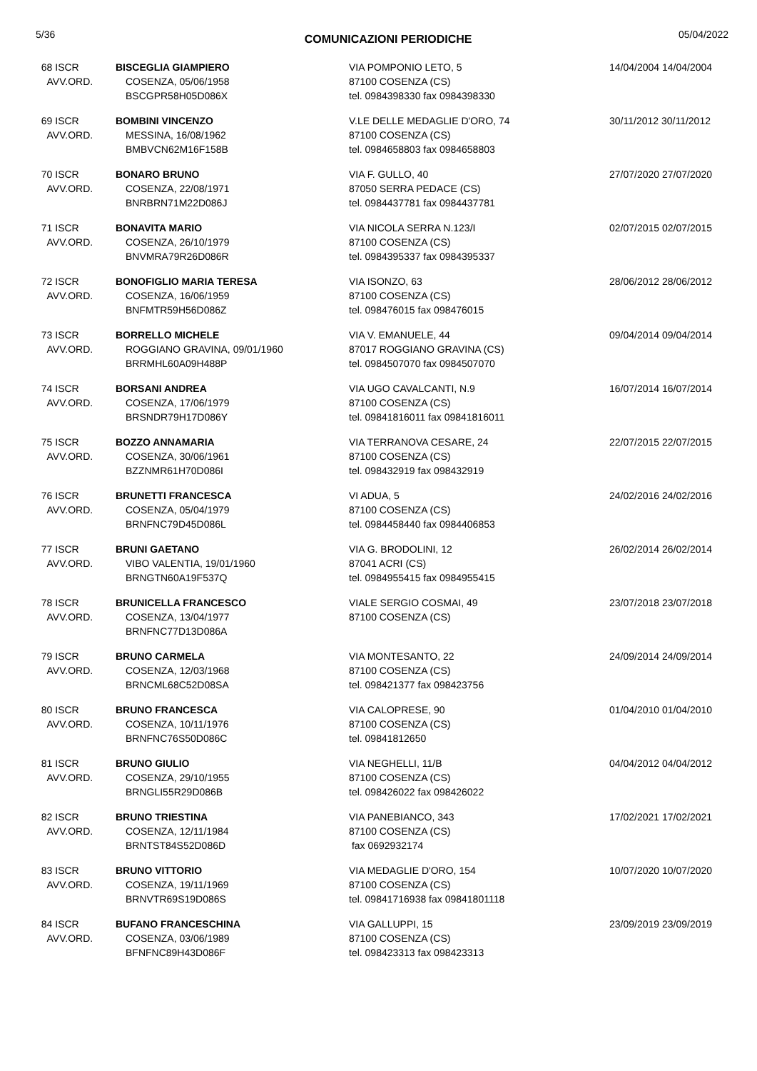5/36 COMUNICAZIONI PERIODICHE 05/04/2022
| 68 ISCR AVV.ORD. | BISCEGLIA GIAMPIERO COSENZA, 05/06/1958 BSCGPR58H05D086X | VIA POMPONIO LETO, 5 87100 COSENZA (CS) tel. 0984398330 fax 0984398330 | 14/04/2004 14/04/2004 |
| 69 ISCR AVV.ORD. | BOMBINI VINCENZO MESSINA, 16/08/1962 BMBVCN62M16F158B | V.LE DELLE MEDAGLIE D'ORO, 74 87100 COSENZA (CS) tel. 0984658803 fax 0984658803 | 30/11/2012 30/11/2012 |
| 70 ISCR AVV.ORD. | BONARO BRUNO COSENZA, 22/08/1971 BNRBRN71M22D086J | VIA F. GULLO, 40 87050 SERRA PEDACE (CS) tel. 0984437781 fax 0984437781 | 27/07/2020 27/07/2020 |
| 71 ISCR AVV.ORD. | BONAVITA MARIO COSENZA, 26/10/1979 BNVMRA79R26D086R | VIA NICOLA SERRA N.123/I 87100 COSENZA (CS) tel. 0984395337 fax 0984395337 | 02/07/2015 02/07/2015 |
| 72 ISCR AVV.ORD. | BONOFIGLIO MARIA TERESA COSENZA, 16/06/1959 BNFMTR59H56D086Z | VIA ISONZO, 63 87100 COSENZA (CS) tel. 098476015 fax 098476015 | 28/06/2012 28/06/2012 |
| 73 ISCR AVV.ORD. | BORRELLO MICHELE ROGGIANO GRAVINA, 09/01/1960 BRRMHL60A09H488P | VIA V. EMANUELE, 44 87017 ROGGIANO GRAVINA (CS) tel. 0984507070 fax 0984507070 | 09/04/2014 09/04/2014 |
| 74 ISCR AVV.ORD. | BORSANI ANDREA COSENZA, 17/06/1979 BRSNDR79H17D086Y | VIA UGO CAVALCANTI, N.9 87100 COSENZA (CS) tel. 09841816011 fax 09841816011 | 16/07/2014 16/07/2014 |
| 75 ISCR AVV.ORD. | BOZZO ANNAMARIA COSENZA, 30/06/1961 BZZNMR61H70D086I | VIA TERRANOVA CESARE, 24 87100 COSENZA (CS) tel. 098432919 fax 098432919 | 22/07/2015 22/07/2015 |
| 76 ISCR AVV.ORD. | BRUNETTI FRANCESCA COSENZA, 05/04/1979 BRNFNC79D45D086L | VI ADUA, 5 87100 COSENZA (CS) tel. 0984458440 fax 0984406853 | 24/02/2016 24/02/2016 |
| 77 ISCR AVV.ORD. | BRUNI GAETANO VIBO VALENTIA, 19/01/1960 BRNGTN60A19F537Q | VIA G. BRODOLINI, 12 87041 ACRI (CS) tel. 0984955415 fax 0984955415 | 26/02/2014 26/02/2014 |
| 78 ISCR AVV.ORD. | BRUNICELLA FRANCESCO COSENZA, 13/04/1977 BRNFNC77D13D086A | VIALE SERGIO COSMAI, 49 87100 COSENZA (CS) | 23/07/2018 23/07/2018 |
| 79 ISCR AVV.ORD. | BRUNO CARMELA COSENZA, 12/03/1968 BRNCML68C52D08SA | VIA MONTESANTO, 22 87100 COSENZA (CS) tel. 098421377 fax 098423756 | 24/09/2014 24/09/2014 |
| 80 ISCR AVV.ORD. | BRUNO FRANCESCA COSENZA, 10/11/1976 BRNFNC76S50D086C | VIA CALOPRESE, 90 87100 COSENZA (CS) tel. 09841812650 | 01/04/2010 01/04/2010 |
| 81 ISCR AVV.ORD. | BRUNO GIULIO COSENZA, 29/10/1955 BRNGLI55R29D086B | VIA NEGHELLI, 11/B 87100 COSENZA (CS) tel. 098426022 fax 098426022 | 04/04/2012 04/04/2012 |
| 82 ISCR AVV.ORD. | BRUNO TRIESTINA COSENZA, 12/11/1984 BRNTST84S52D086D | VIA PANEBIANCO, 343 87100 COSENZA (CS) fax 0692932174 | 17/02/2021 17/02/2021 |
| 83 ISCR AVV.ORD. | BRUNO VITTORIO COSENZA, 19/11/1969 BRNVTR69S19D086S | VIA MEDAGLIE D'ORO, 154 87100 COSENZA (CS) tel. 09841716938 fax 09841801118 | 10/07/2020 10/07/2020 |
| 84 ISCR AVV.ORD. | BUFANO FRANCESCHINA COSENZA, 03/06/1989 BFNFNC89H43D086F | VIA GALLUPPI, 15 87100 COSENZA (CS) tel. 098423313 fax 098423313 | 23/09/2019 23/09/2019 |